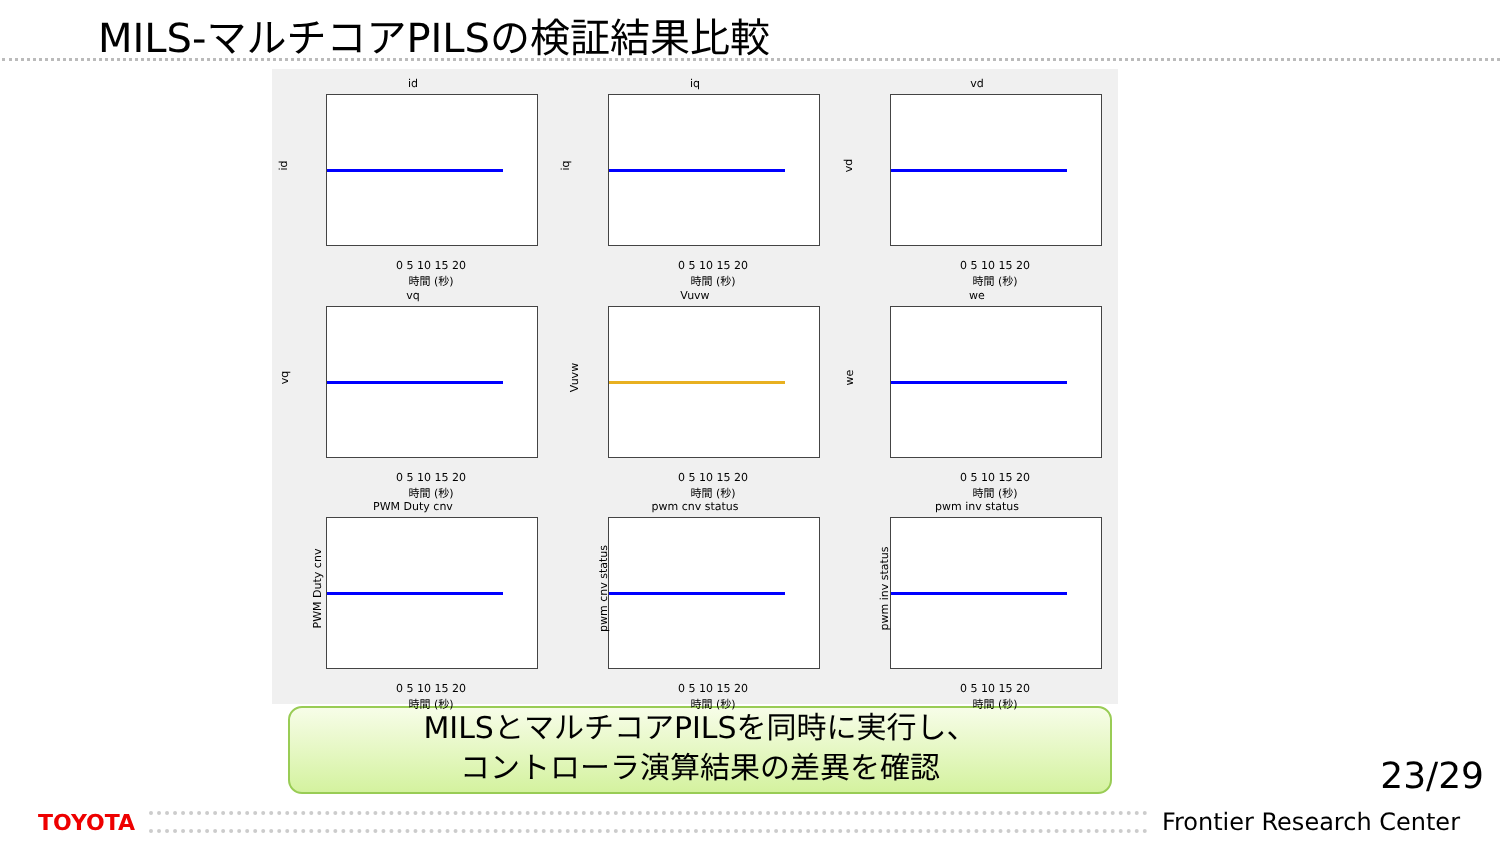MILS-マルチコアPILSの検証結果比較
id
id
0 5 10 15 20
時間 (秒)
iq
iq
0 5 10 15 20
時間 (秒)
vd
vd
0 5 10 15 20
時間 (秒)
vq
vq
0 5 10 15 20
時間 (秒)
Vuvw
Vuvw
0 5 10 15 20
時間 (秒)
we
we
0 5 10 15 20
時間 (秒)
PWM Duty cnv
PWM Duty cnv
0 5 10 15 20
時間 (秒)
pwm cnv status
pwm cnv status
0 5 10 15 20
時間 (秒)
pwm inv status
pwm inv status
0 5 10 15 20
時間 (秒)
MILSとマルチコアPILSを同時に実行し、
コントローラ演算結果の差異を確認
23/29
TOYOTA Frontier Research Center